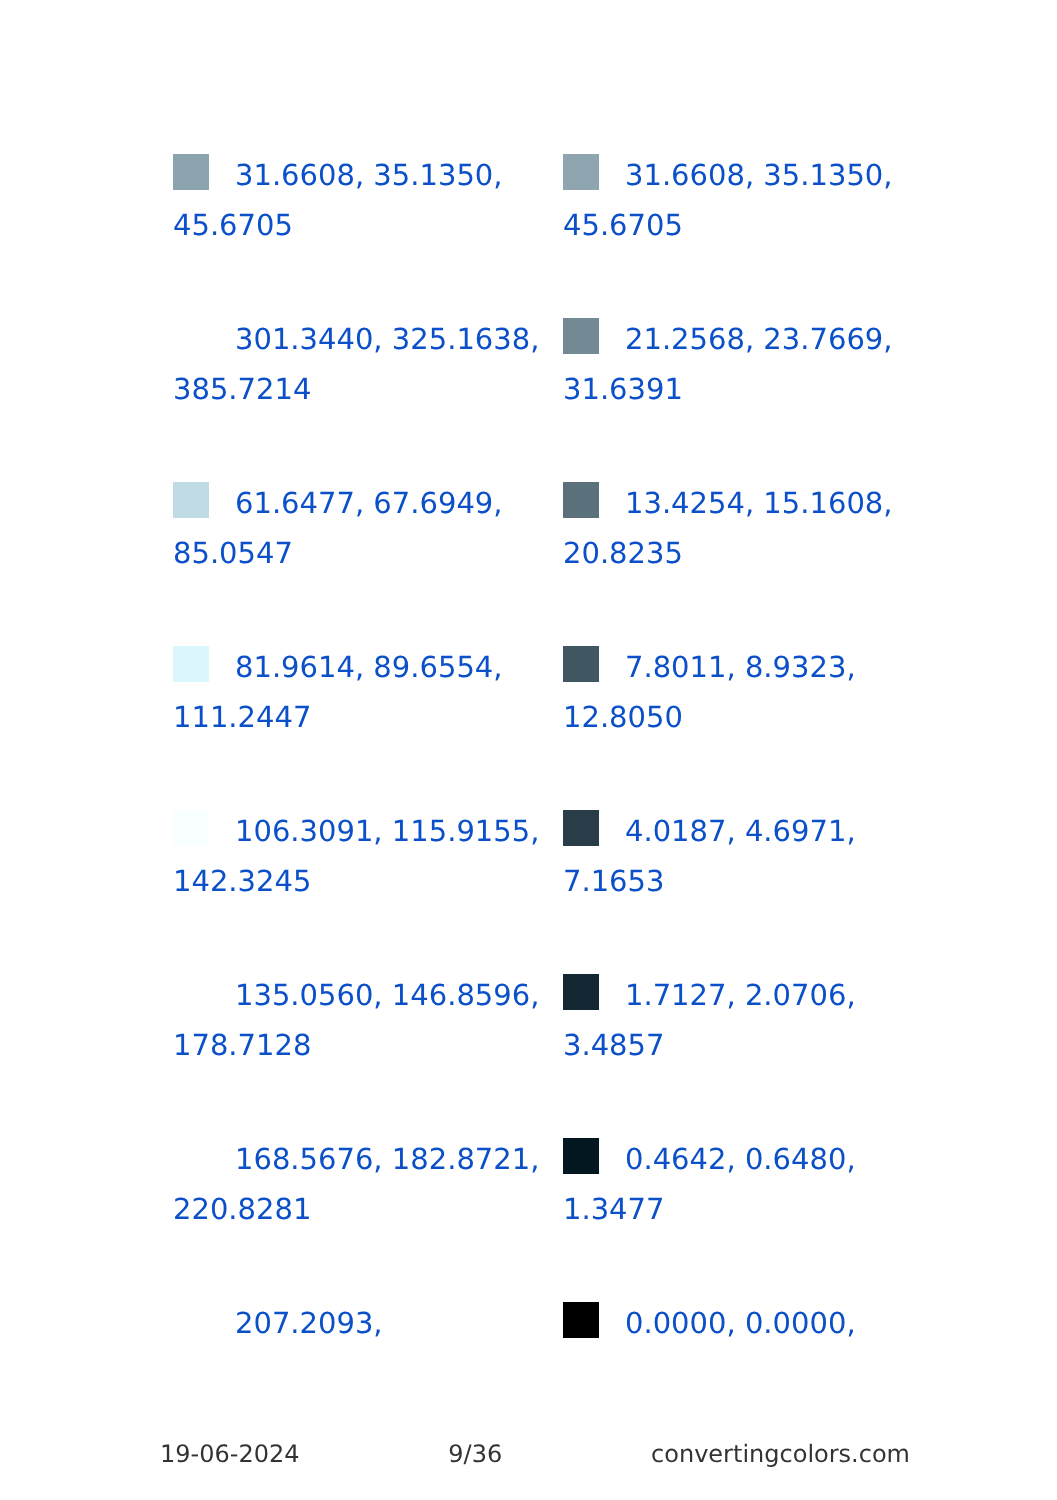31.6608, 35.1350, 45.6705
31.6608, 35.1350, 45.6705
301.3440, 325.1638, 385.7214
21.2568, 23.7669, 31.6391
61.6477, 67.6949, 85.0547
13.4254, 15.1608, 20.8235
81.9614, 89.6554, 111.2447
7.8011, 8.9323, 12.8050
106.3091, 115.9155, 142.3245
4.0187, 4.6971, 7.1653
135.0560, 146.8596, 178.7128
1.7127, 2.0706, 3.4857
168.5676, 182.8721, 220.8281
0.4642, 0.6480, 1.3477
207.2093,
0.0000, 0.0000,
19-06-2024 9/36 convertingcolors.com